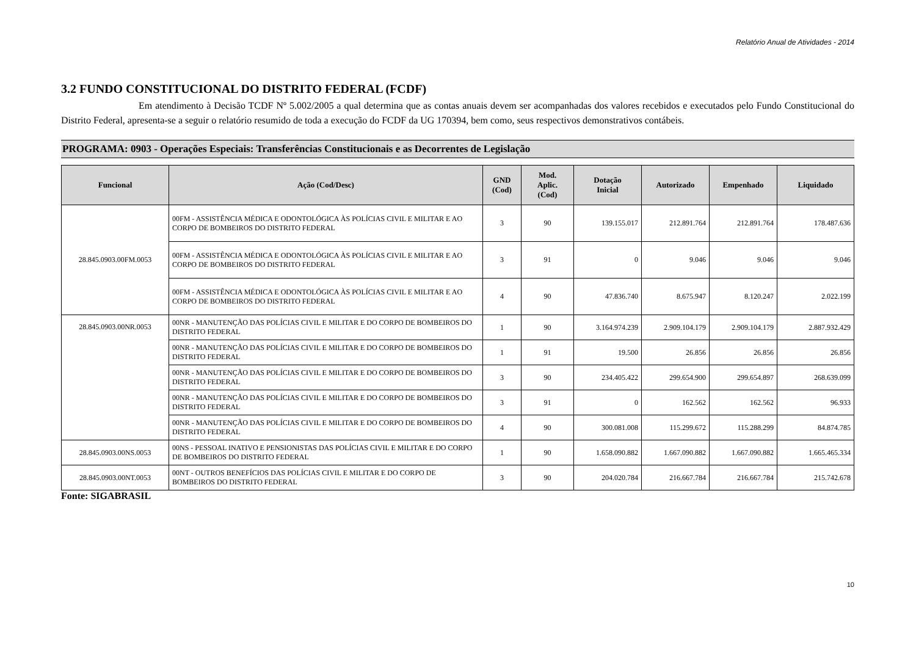Relatório Anual de Atividades - 2014
3.2 FUNDO CONSTITUCIONAL DO DISTRITO FEDERAL (FCDF)
Em atendimento à Decisão TCDF Nº 5.002/2005 a qual determina que as contas anuais devem ser acompanhadas dos valores recebidos e executados pelo Fundo Constitucional do Distrito Federal, apresenta-se a seguir o relatório resumido de toda a execução do FCDF da UG 170394, bem como, seus respectivos demonstrativos contábeis.
PROGRAMA: 0903 - Operações Especiais: Transferências Constitucionais e as Decorrentes de Legislação
| Funcional | Ação (Cod/Desc) | GND (Cod) | Mod. Aplic. (Cod) | Dotação Inicial | Autorizado | Empenhado | Liquidado |
| --- | --- | --- | --- | --- | --- | --- | --- |
| 28.845.0903.00FM.0053 | 00FM - ASSISTÊNCIA MÉDICA E ODONTOLÓGICA ÀS POLÍCIAS CIVIL E MILITAR E AO CORPO DE BOMBEIROS DO DISTRITO FEDERAL | 3 | 90 | 139.155.017 | 212.891.764 | 212.891.764 | 178.487.636 |
| | 00FM - ASSISTÊNCIA MÉDICA E ODONTOLÓGICA ÀS POLÍCIAS CIVIL E MILITAR E AO CORPO DE BOMBEIROS DO DISTRITO FEDERAL | 3 | 91 | 0 | 9.046 | 9.046 | 9.046 |
| | 00FM - ASSISTÊNCIA MÉDICA E ODONTOLÓGICA ÀS POLÍCIAS CIVIL E MILITAR E AO CORPO DE BOMBEIROS DO DISTRITO FEDERAL | 4 | 90 | 47.836.740 | 8.675.947 | 8.120.247 | 2.022.199 |
| 28.845.0903.00NR.0053 | 00NR - MANUTENÇÃO DAS POLÍCIAS CIVIL E MILITAR E DO CORPO DE BOMBEIROS DO DISTRITO FEDERAL | 1 | 90 | 3.164.974.239 | 2.909.104.179 | 2.909.104.179 | 2.887.932.429 |
| | 00NR - MANUTENÇÃO DAS POLÍCIAS CIVIL E MILITAR E DO CORPO DE BOMBEIROS DO DISTRITO FEDERAL | 1 | 91 | 19.500 | 26.856 | 26.856 | 26.856 |
| | 00NR - MANUTENÇÃO DAS POLÍCIAS CIVIL E MILITAR E DO CORPO DE BOMBEIROS DO DISTRITO FEDERAL | 3 | 90 | 234.405.422 | 299.654.900 | 299.654.897 | 268.639.099 |
| | 00NR - MANUTENÇÃO DAS POLÍCIAS CIVIL E MILITAR E DO CORPO DE BOMBEIROS DO DISTRITO FEDERAL | 3 | 91 | 0 | 162.562 | 162.562 | 96.933 |
| | 00NR - MANUTENÇÃO DAS POLÍCIAS CIVIL E MILITAR E DO CORPO DE BOMBEIROS DO DISTRITO FEDERAL | 4 | 90 | 300.081.008 | 115.299.672 | 115.288.299 | 84.874.785 |
| 28.845.0903.00NS.0053 | 00NS - PESSOAL INATIVO E PENSIONISTAS DAS POLÍCIAS CIVIL E MILITAR E DO CORPO DE BOMBEIROS DO DISTRITO FEDERAL | 1 | 90 | 1.658.090.882 | 1.667.090.882 | 1.667.090.882 | 1.665.465.334 |
| 28.845.0903.00NT.0053 | 00NT - OUTROS BENEFÍCIOS DAS POLÍCIAS CIVIL E MILITAR E DO CORPO DE BOMBEIROS DO DISTRITO FEDERAL | 3 | 90 | 204.020.784 | 216.667.784 | 216.667.784 | 215.742.678 |
Fonte: SIGABRASIL
10